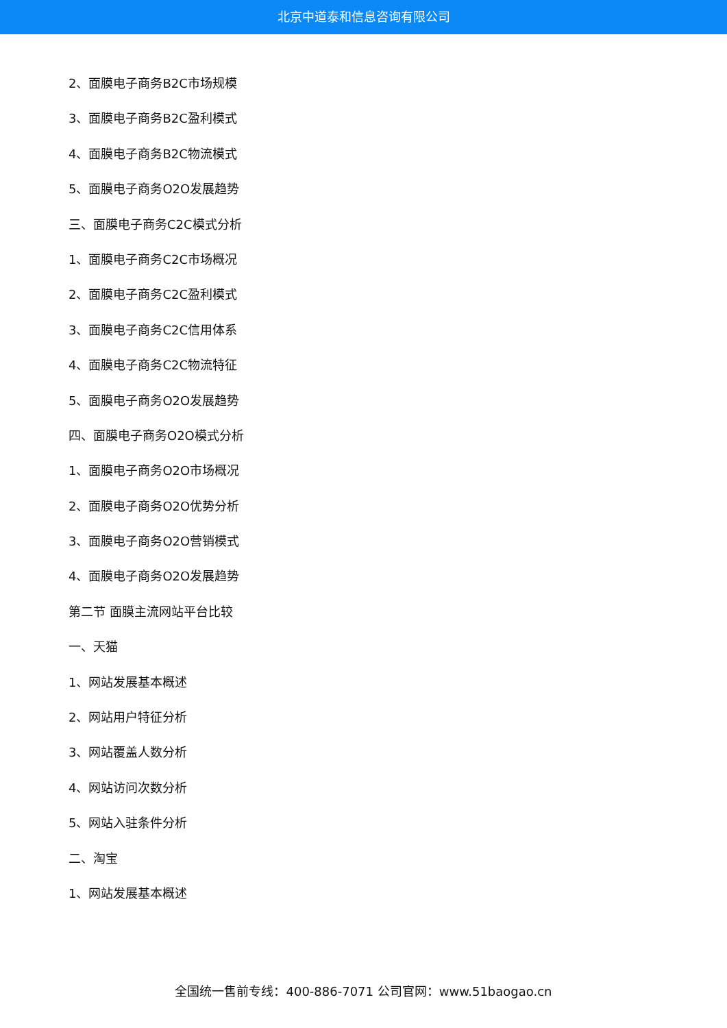北京中道泰和信息咨询有限公司
2、面膜电子商务B2C市场规模
3、面膜电子商务B2C盈利模式
4、面膜电子商务B2C物流模式
5、面膜电子商务O2O发展趋势
三、面膜电子商务C2C模式分析
1、面膜电子商务C2C市场概况
2、面膜电子商务C2C盈利模式
3、面膜电子商务C2C信用体系
4、面膜电子商务C2C物流特征
5、面膜电子商务O2O发展趋势
四、面膜电子商务O2O模式分析
1、面膜电子商务O2O市场概况
2、面膜电子商务O2O优势分析
3、面膜电子商务O2O营销模式
4、面膜电子商务O2O发展趋势
第二节 面膜主流网站平台比较
一、天猫
1、网站发展基本概述
2、网站用户特征分析
3、网站覆盖人数分析
4、网站访问次数分析
5、网站入驻条件分析
二、淘宝
1、网站发展基本概述
全国统一售前专线：400-886-7071 公司官网：www.51baogao.cn